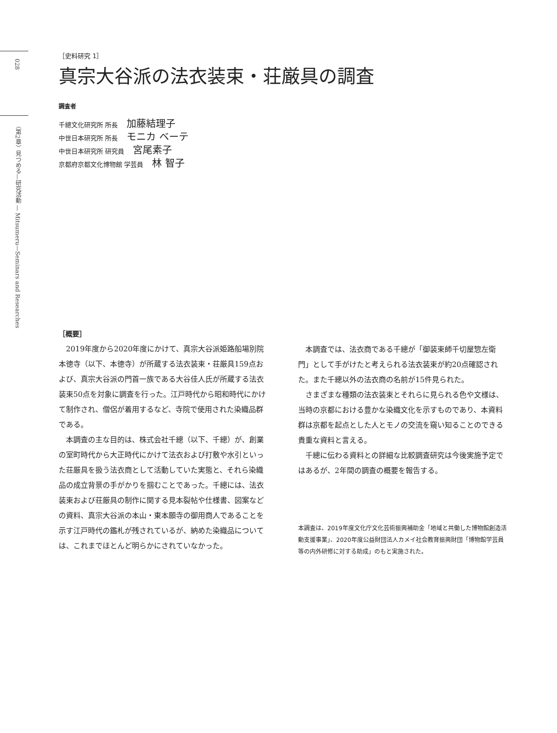028
〈第2章〉見つめる—研究活動 — Mitsumeru—Seminars and Researches
［史料研究 1］
真宗大谷派の法衣装束・荘厳具の調査
調査者
千總文化研究所 所長 加藤結理子
中世日本研究所 所長 モニカ ベーテ
中世日本研究所 研究員 宮尾素子
京都府京都文化博物館 学芸員 林 智子
［概要］
2019年度から2020年度にかけて、真宗大谷派姫路船場別院本徳寺（以下、本徳寺）が所蔵する法衣装束・荘厳具159点および、真宗大谷派の門首一族である大谷佳人氏が所蔵する法衣装束50点を対象に調査を行った。江戸時代から昭和時代にかけて制作され、僧侶が着用するなど、寺院で使用された染織品群である。
本調査の主な目的は、株式会社千總（以下、千總）が、創業の室町時代から大正時代にかけて法衣および打敷や水引といった荘厳具を扱う法衣商として活動していた実態と、それら染織品の成立背景の手がかりを掴むことであった。千總には、法衣装束および荘厳具の制作に関する見本裂帖や仕様書、図案などの資料、真宗大谷派の本山・東本願寺の御用商人であることを示す江戸時代の鑑札が残されているが、納めた染織品については、これまでほとんど明らかにされていなかった。
本調査では、法衣商である千總が「御装束師千切屋惣左衛門」として手がけたと考えられる法衣装束が約20点確認された。また千總以外の法衣商の名前が15件見られた。
さまざまな種類の法衣装束とそれらに見られる色や文様は、当時の京都における豊かな染織文化を示すものであり、本資料群は京都を起点とした人とモノの交流を窺い知ることのできる貴重な資料と言える。
千總に伝わる資料との詳細な比較調査研究は今後実施予定ではあるが、2年間の調査の概要を報告する。
本調査は、2019年度文化庁文化芸術振興補助金「地域と共働した博物館創造活動支援事業」、2020年度公益財団法人カメイ社会教育振興財団「博物館学芸員等の内外研修に対する助成」のもと実施された。